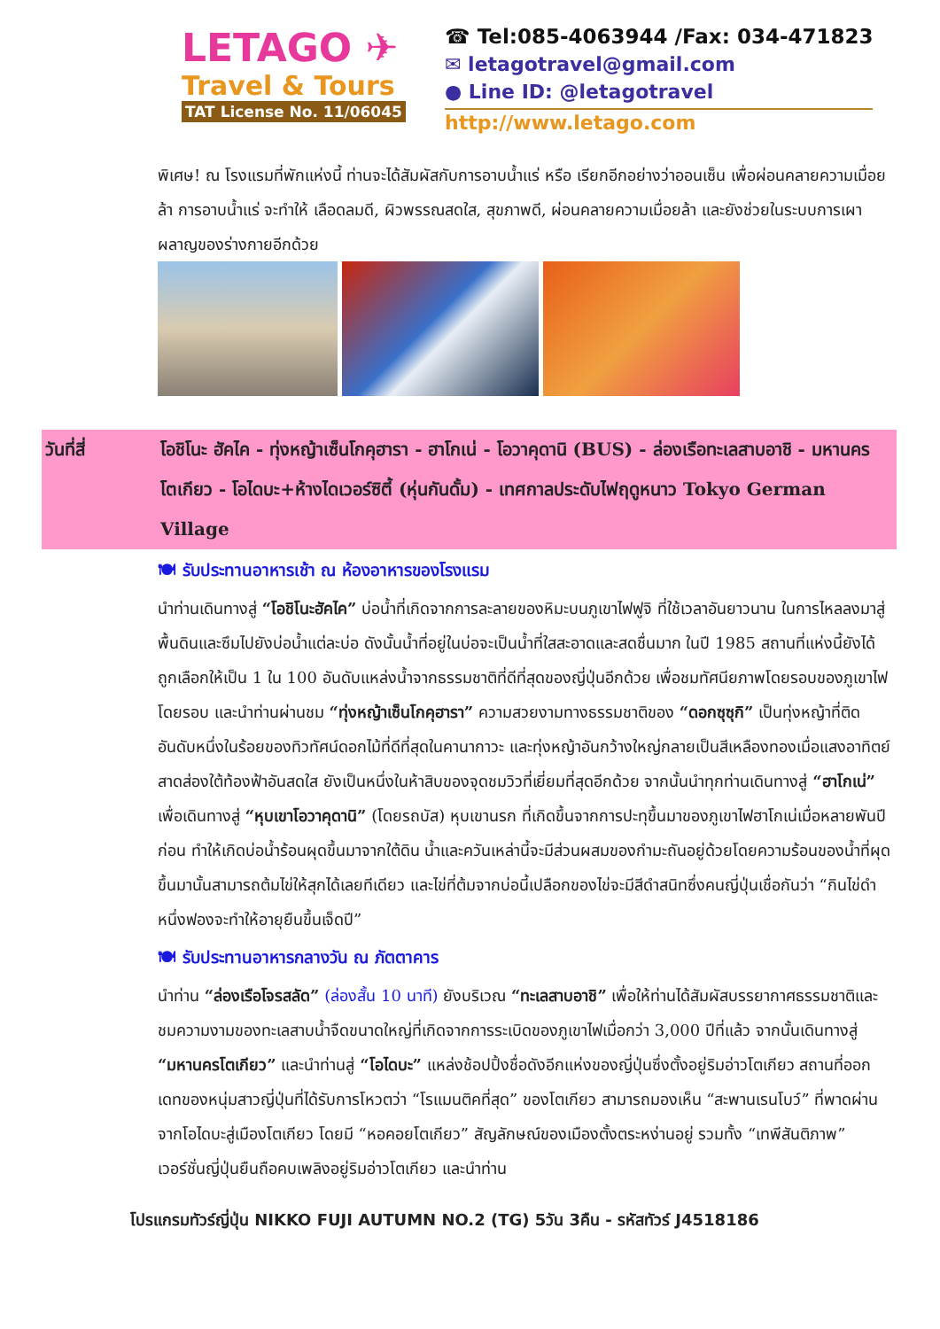LETAGO ✈
Travel & Tours
TAT License No. 11/06045
☎ Tel:085-4063944 /Fax: 034-471823
✉ letagotravel@gmail.com
● Line ID: @letagotravel
http://www.letago.com
พิเศษ! ณ โรงแรมที่พักแห่งนี้ ท่านจะได้สัมผัสกับการอาบน้ำแร่ หรือ เรียกอีกอย่างว่าออนเซ็น เพื่อผ่อนคลายความเมื่อยล้า การอาบน้ำแร่ จะทำให้ เลือดลมดี, ผิวพรรณสดใส, สุขภาพดี, ผ่อนคลายความเมื่อยล้า และยังช่วยในระบบการเผาผลาญของร่างกายอีกด้วย
วันที่สี่ โอชิโนะ ฮัคไค - ทุ่งหญ้าเซ็นโกคุฮารา - ฮาโกเน่ - โอวาคุดานิ (BUS) - ล่องเรือทะเลสาบอาชิ - มหานครโตเกียว - โอไดบะ+ห้างไดเวอร์ซิตี้ (หุ่นกันดั้ม) - เทศกาลประดับไฟฤดูหนาว Tokyo German Village
🍽 รับประทานอาหารเช้า ณ ห้องอาหารของโรงแรม
นำท่านเดินทางสู่ “โอชิโนะฮัคไค” บ่อน้ำที่เกิดจากการละลายของหิมะบนภูเขาไฟฟูจิ ที่ใช้เวลาอันยาวนาน ในการไหลลงมาสู่พื้นดินและซึมไปยังบ่อน้ำแต่ละบ่อ ดังนั้นน้ำที่อยู่ในบ่อจะเป็นน้ำที่ใสสะอาดและสดชื่นมาก ในปี 1985 สถานที่แห่งนี้ยังได้ถูกเลือกให้เป็น 1 ใน 100 อันดับแหล่งน้ำจากธรรมชาติที่ดีที่สุดของญี่ปุ่นอีกด้วย เพื่อชมทัศนียภาพโดยรอบของภูเขาไฟโดยรอบ และนำท่านผ่านชม “ทุ่งหญ้าเซ็นโกคุฮารา” ความสวยงามทางธรรมชาติของ “ดอกซุซุกิ” เป็นทุ่งหญ้าที่ติดอันดับหนึ่งในร้อยของทิวทัศน์ดอกไม้ที่ดีที่สุดในคานากาวะ และทุ่งหญ้าอันกว้างใหญ่กลายเป็นสีเหลืองทองเมื่อแสงอาทิตย์สาดส่องใต้ท้องฟ้าอันสดใส ยังเป็นหนึ่งในห้าสิบของจุดชมวิวที่เยี่ยมที่สุดอีกด้วย จากนั้นนำทุกท่านเดินทางสู่ “ฮาโกเน่” เพื่อเดินทางสู่ “หุบเขาโอวาคุดานิ” (โดยรถบัส) หุบเขานรก ที่เกิดขึ้นจากการปะทุขึ้นมาของภูเขาไฟฮาโกเน่เมื่อหลายพันปีก่อน ทำให้เกิดบ่อน้ำร้อนผุดขึ้นมาจากใต้ดิน น้ำและควันเหล่านี้จะมีส่วนผสมของกำมะถันอยู่ด้วยโดยความร้อนของน้ำที่ผุดขึ้นมานั้นสามารถต้มไข่ให้สุกได้เลยทีเดียว และไข่ที่ต้มจากบ่อนี้เปลือกของไข่จะมีสีดำสนิทซึ่งคนญี่ปุ่นเชื่อกันว่า “กินไข่ดำหนึ่งฟองจะทำให้อายุยืนขึ้นเจ็ดปี”
🍽 รับประทานอาหารกลางวัน ณ ภัตตาคาร
นำท่าน “ล่องเรือโจรสลัด” (ล่องสั้น 10 นาที) ยังบริเวณ “ทะเลสาบอาชิ” เพื่อให้ท่านได้สัมผัสบรรยากาศธรรมชาติและชมความงามของทะเลสาบน้ำจืดขนาดใหญ่ที่เกิดจากการระเบิดของภูเขาไฟเมื่อกว่า 3,000 ปีที่แล้ว จากนั้นเดินทางสู่ “มหานครโตเกียว” และนำท่านสู่ “โอไดบะ” แหล่งช้อปปิ้งชื่อดังอีกแห่งของญี่ปุ่นซึ่งตั้งอยู่ริมอ่าวโตเกียว สถานที่ออกเดทของหนุ่มสาวญี่ปุ่นที่ได้รับการโหวตว่า “โรแมนติคที่สุด” ของโตเกียว สามารถมองเห็น “สะพานเรนโบว์” ที่พาดผ่านจากโอไดบะสู่เมืองโตเกียว โดยมี “หอคอยโตเกียว” สัญลักษณ์ของเมืองตั้งตระหง่านอยู่ รวมทั้ง “เทพีสันติภาพ” เวอร์ชั่นญี่ปุ่นยืนถือคบเพลิงอยู่ริมอ่าวโตเกียว และนำท่าน
โปรแกรมทัวร์ญี่ปุ่น NIKKO FUJI AUTUMN NO.2 (TG) 5วัน 3คืน - รหัสทัวร์ J4518186